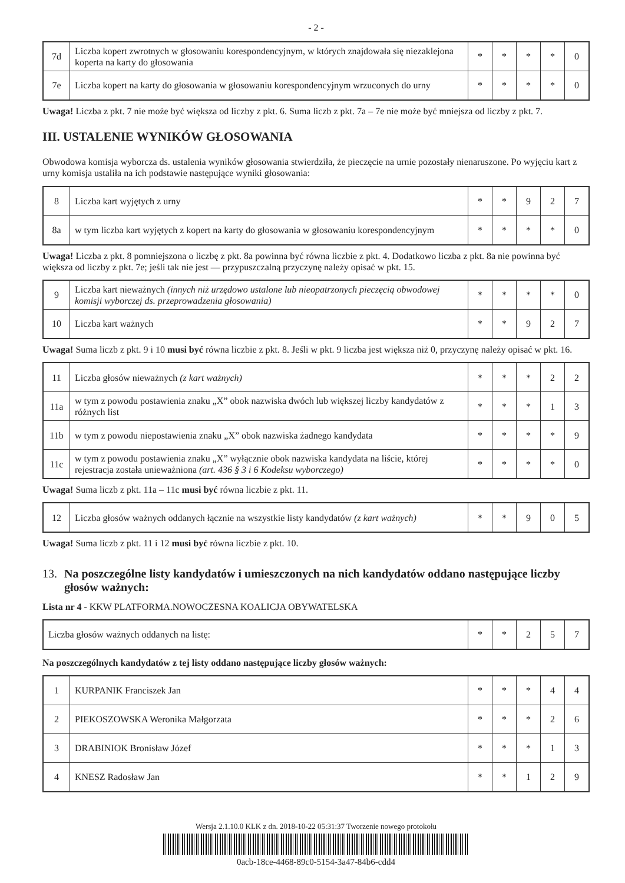- 2 -
| 7d | Liczba kopert zwrotnych w głosowaniu korespondencyjnym, w których znajdowała się niezaklejona koperta na karty do głosowania | * | * | * | * | 0 |
| 7e | Liczba kopert na karty do głosowania w głosowaniu korespondencyjnym wrzuconych do urny | * | * | * | * | 0 |
Uwaga! Liczba z pkt. 7 nie może być większa od liczby z pkt. 6. Suma liczb z pkt. 7a – 7e nie może być mniejsza od liczby z pkt. 7.
III. USTALENIE WYNIKÓW GŁOSOWANIA
Obwodowa komisja wyborcza ds. ustalenia wyników głosowania stwierdziła, że pieczęcie na urnie pozostały nienaruszone. Po wyjęciu kart z urny komisja ustaliła na ich podstawie następujące wyniki głosowania:
| 8 | Liczba kart wyjętych z urny | * | * | 9 | 2 | 7 |
| 8a | w tym liczba kart wyjętych z kopert na karty do głosowania w głosowaniu korespondencyjnym | * | * | * | * | 0 |
Uwaga! Liczba z pkt. 8 pomniejszona o liczbę z pkt. 8a powinna być równa liczbie z pkt. 4. Dodatkowo liczba z pkt. 8a nie powinna być większa od liczby z pkt. 7e; jeśli tak nie jest — przypuszczalną przyczynę należy opisać w pkt. 15.
| 9 | Liczba kart nieważnych (innych niż urzędowo ustalone lub nieopatrzonych pieczęcią obwodowej komisji wyborczej ds. przeprowadzenia głosowania) | * | * | * | * | 0 |
| 10 | Liczba kart ważnych | * | * | 9 | 2 | 7 |
Uwaga! Suma liczb z pkt. 9 i 10 musi być równa liczbie z pkt. 8. Jeśli w pkt. 9 liczba jest większa niż 0, przyczynę należy opisać w pkt. 16.
| 11 | Liczba głosów nieważnych (z kart ważnych) | * | * | * | 2 | 2 |
| 11a | w tym z powodu postawienia znaku „X” obok nazwiska dwóch lub większej liczby kandydatów z różnych list | * | * | * | 1 | 3 |
| 11b | w tym z powodu niepostawienia znaku „X” obok nazwiska żadnego kandydata | * | * | * | * | 9 |
| 11c | w tym z powodu postawienia znaku „X” wyłącznie obok nazwiska kandydata na liście, której rejestracja została unieważniona (art. 436 § 3 i 6 Kodeksu wyborczego) | * | * | * | * | 0 |
Uwaga! Suma liczb z pkt. 11a – 11c musi być równa liczbie z pkt. 11.
| 12 | Liczba głosów ważnych oddanych łącznie na wszystkie listy kandydatów (z kart ważnych) | * | * | 9 | 0 | 5 |
Uwaga! Suma liczb z pkt. 11 i 12 musi być równa liczbie z pkt. 10.
13. Na poszczególne listy kandydatów i umieszczonych na nich kandydatów oddano następujące liczby głosów ważnych:
Lista nr 4 - KKW PLATFORMA.NOWOCZESNA KOALICJA OBYWATELSKA
| Liczba głosów ważnych oddanych na listę: | * | * | 2 | 5 | 7 |
Na poszczególnych kandydatów z tej listy oddano następujące liczby głosów ważnych:
| 1 | KURPANIK Franciszek Jan | * | * | * | 4 | 4 |
| 2 | PIEKOSZOWSKA Weronika Małgorzata | * | * | * | 2 | 6 |
| 3 | DRABINIOK Bronisław Józef | * | * | * | 1 | 3 |
| 4 | KNESZ Radosław Jan | * | * | 1 | 2 | 9 |
Wersja 2.1.10.0 KLK z dn. 2018-10-22 05:31:37 Tworzenie nowego protokołu
0acb-18ce-4468-89c0-5154-3a47-84b6-cdd4